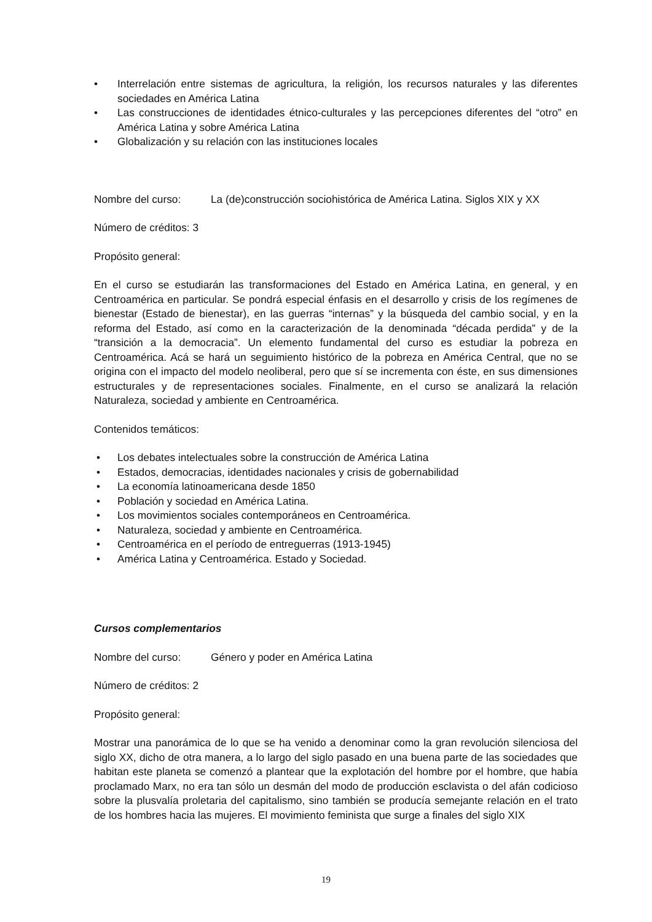• Interrelación entre sistemas de agricultura, la religión, los recursos naturales y las diferentes sociedades en América Latina
• Las construcciones de identidades étnico-culturales y las percepciones diferentes del “otro” en América Latina y sobre América Latina
• Globalización y su relación con las instituciones locales
Nombre del curso: La (de)construcción sociohistórica de América Latina. Siglos XIX y XX
Número de créditos: 3
Propósito general:
En el curso se estudiarán las transformaciones del Estado en América Latina, en general, y en Centroamérica en particular. Se pondrá especial énfasis en el desarrollo y crisis de los regímenes de bienestar (Estado de bienestar), en las guerras “internas” y la búsqueda del cambio social, y en la reforma del Estado, así como en la caracterización de la denominada “década perdida” y de la “transición a la democracia”. Un elemento fundamental del curso es estudiar la pobreza en Centroamérica. Acá se hará un seguimiento histórico de la pobreza en América Central, que no se origina con el impacto del modelo neoliberal, pero que sí se incrementa con éste, en sus dimensiones estructurales y de representaciones sociales. Finalmente, en el curso se analizará la relación Naturaleza, sociedad y ambiente en Centroamérica.
Contenidos temáticos:
• Los debates intelectuales sobre la construcción de América Latina
• Estados, democracias, identidades nacionales y crisis de gobernabilidad
• La economía latinoamericana desde 1850
• Población y sociedad en América Latina.
• Los movimientos sociales contemporáneos en Centroamérica.
• Naturaleza, sociedad y ambiente en Centroamérica.
• Centroamérica en el período de entreguerras (1913-1945)
• América Latina y Centroamérica. Estado y Sociedad.
Cursos complementarios
Nombre del curso: Género y poder en América Latina
Número de créditos: 2
Propósito general:
Mostrar una panorámica de lo que se ha venido a denominar como la gran revolución silenciosa del siglo XX, dicho de otra manera, a lo largo del siglo pasado en una buena parte de las sociedades que habitan este planeta se comenzó a plantear que la explotación del hombre por el hombre, que había proclamado Marx, no era tan sólo un desmán del modo de producción esclavista o del afán codicioso sobre la plusvalía proletaria del capitalismo, sino también se producía semejante relación en el trato de los hombres hacia las mujeres. El movimiento feminista que surge a finales del siglo XIX
19